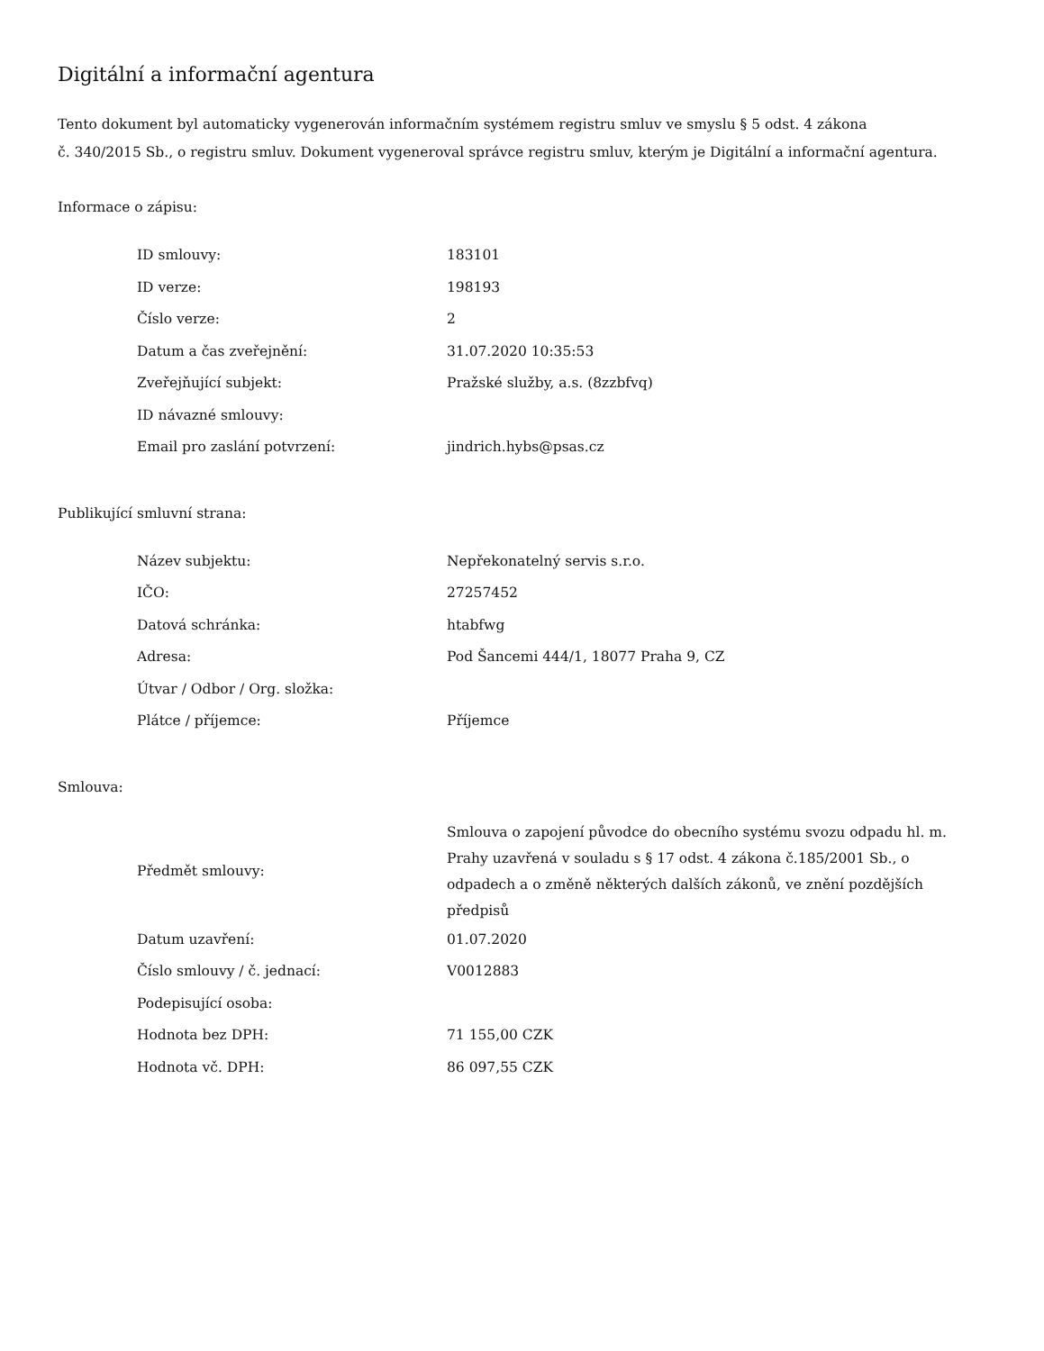Digitální a informační agentura
Tento dokument byl automaticky vygenerován informačním systémem registru smluv ve smyslu § 5 odst. 4 zákona
č. 340/2015 Sb., o registru smluv. Dokument vygeneroval správce registru smluv, kterým je Digitální a informační agentura.
Informace o zápisu:
| ID smlouvy: | 183101 |
| ID verze: | 198193 |
| Číslo verze: | 2 |
| Datum a čas zveřejnění: | 31.07.2020 10:35:53 |
| Zveřejňující subjekt: | Pražské služby, a.s. (8zzbfvq) |
| ID návazné smlouvy: | |
| Email pro zaslání potvrzení: | jindrich.hybs@psas.cz |
Publikující smluvní strana:
| Název subjektu: | Nepřekonatelný servis s.r.o. |
| IČO: | 27257452 |
| Datová schránka: | htabfwg |
| Adresa: | Pod Šancemi 444/1, 18077 Praha 9, CZ |
| Útvar / Odbor / Org. složka: | |
| Plátce / příjemce: | Příjemce |
Smlouva:
| Předmět smlouvy: | Smlouva o zapojení původce do obecního systému svozu odpadu hl. m. Prahy uzavřená v souladu s § 17 odst. 4 zákona č.185/2001 Sb., o odpadech a o změně některých dalších zákonů, ve znění pozdějších předpisů |
| Datum uzavření: | 01.07.2020 |
| Číslo smlouvy / č. jednací: | V0012883 |
| Podepisující osoba: | |
| Hodnota bez DPH: | 71 155,00 CZK |
| Hodnota vč. DPH: | 86 097,55 CZK |